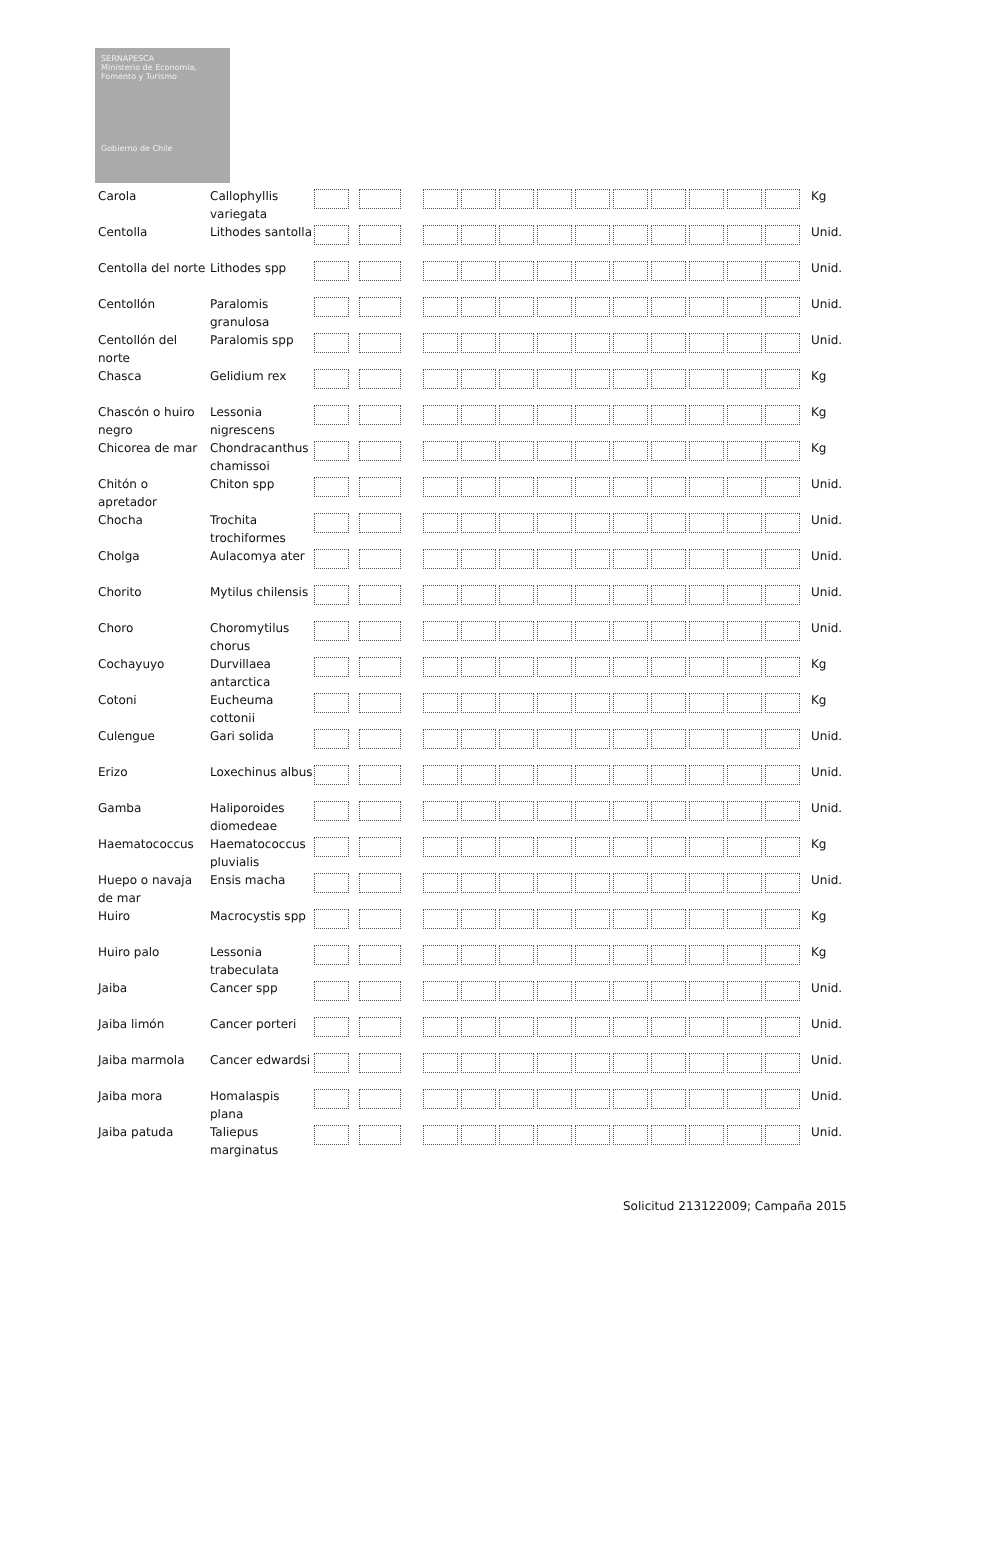SERNAPESCA
Ministerio de Economía, Fomento y Turismo
Gobierno de Chile
| Carola | Callophyllis variegata | | Kg |
| Centolla | Lithodes santolla | | Unid. |
| Centolla del norte | Lithodes spp | | Unid. |
| Centollón | Paralomis granulosa | | Unid. |
| Centollón del norte | Paralomis spp | | Unid. |
| Chasca | Gelidium rex | | Kg |
| Chascón o huiro negro | Lessonia nigrescens | | Kg |
| Chicorea de mar | Chondracanthus chamissoi | | Kg |
| Chitón o apretador | Chiton spp | | Unid. |
| Chocha | Trochita trochiformes | | Unid. |
| Cholga | Aulacomya ater | | Unid. |
| Chorito | Mytilus chilensis | | Unid. |
| Choro | Choromytilus chorus | | Unid. |
| Cochayuyo | Durvillaea antarctica | | Kg |
| Cotoni | Eucheuma cottonii | | Kg |
| Culengue | Gari solida | | Unid. |
| Erizo | Loxechinus albus | | Unid. |
| Gamba | Haliporoides diomedeae | | Unid. |
| Haematococcus | Haematococcus pluvialis | | Kg |
| Huepo o navaja de mar | Ensis macha | | Unid. |
| Huiro | Macrocystis spp | | Kg |
| Huiro palo | Lessonia trabeculata | | Kg |
| Jaiba | Cancer spp | | Unid. |
| Jaiba limón | Cancer porteri | | Unid. |
| Jaiba marmola | Cancer edwardsi | | Unid. |
| Jaiba mora | Homalaspis plana | | Unid. |
| Jaiba patuda | Taliepus marginatus | | Unid. |
Solicitud 213122009; Campaña 2015